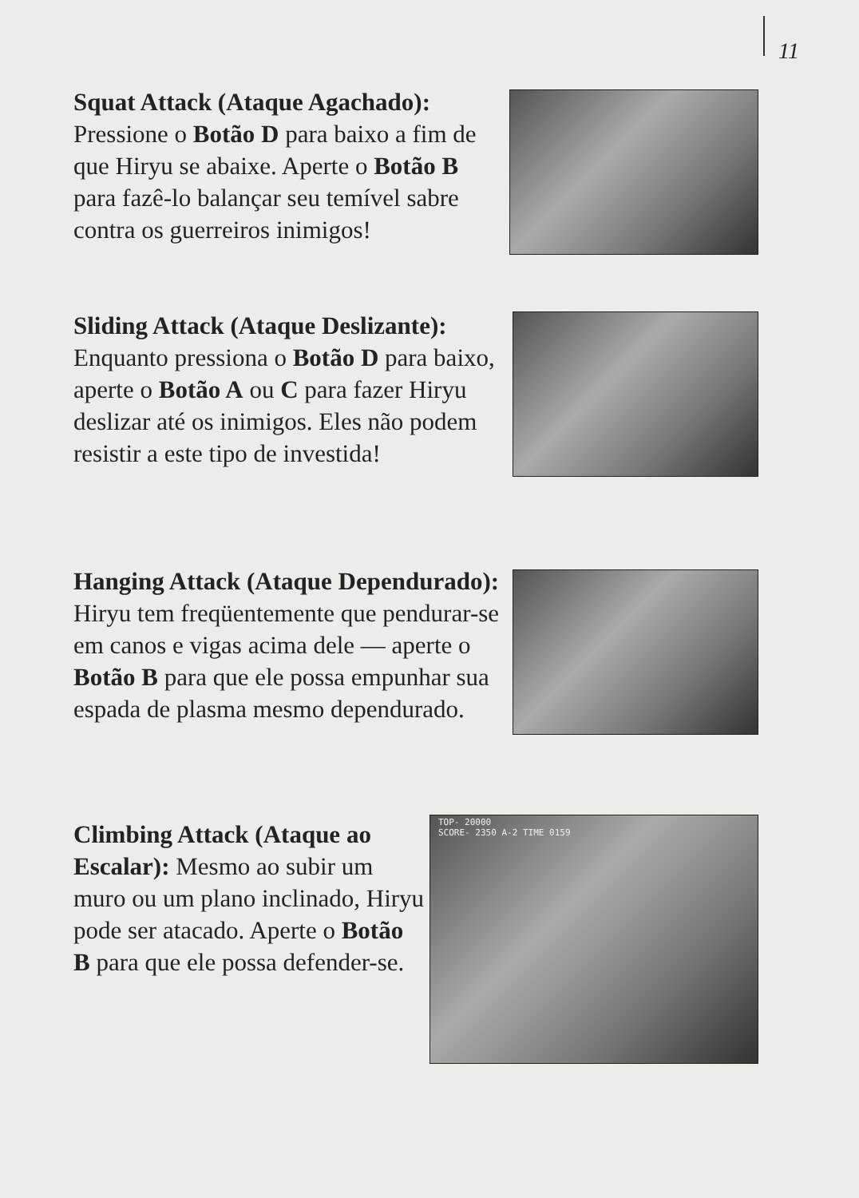11
Squat Attack (Ataque Agachado): Pressione o Botão D para baixo a fim de que Hiryu se abaixe. Aperte o Botão B para fazê-lo balançar seu temível sabre contra os guerreiros inimigos!
Sliding Attack (Ataque Deslizante): Enquanto pressiona o Botão D para baixo, aperte o Botão A ou C para fazer Hiryu deslizar até os inimigos. Eles não podem resistir a este tipo de investida!
Hanging Attack (Ataque Dependurado): Hiryu tem freqüentemente que pendurar-se em canos e vigas acima dele — aperte o Botão B para que ele possa empunhar sua espada de plasma mesmo dependurado.
Climbing Attack (Ataque ao Escalar): Mesmo ao subir um muro ou um plano inclinado, Hiryu pode ser atacado. Aperte o Botão B para que ele possa defender-se.
TOP- 20000
SCORE- 2350 A-2 TIME 0159